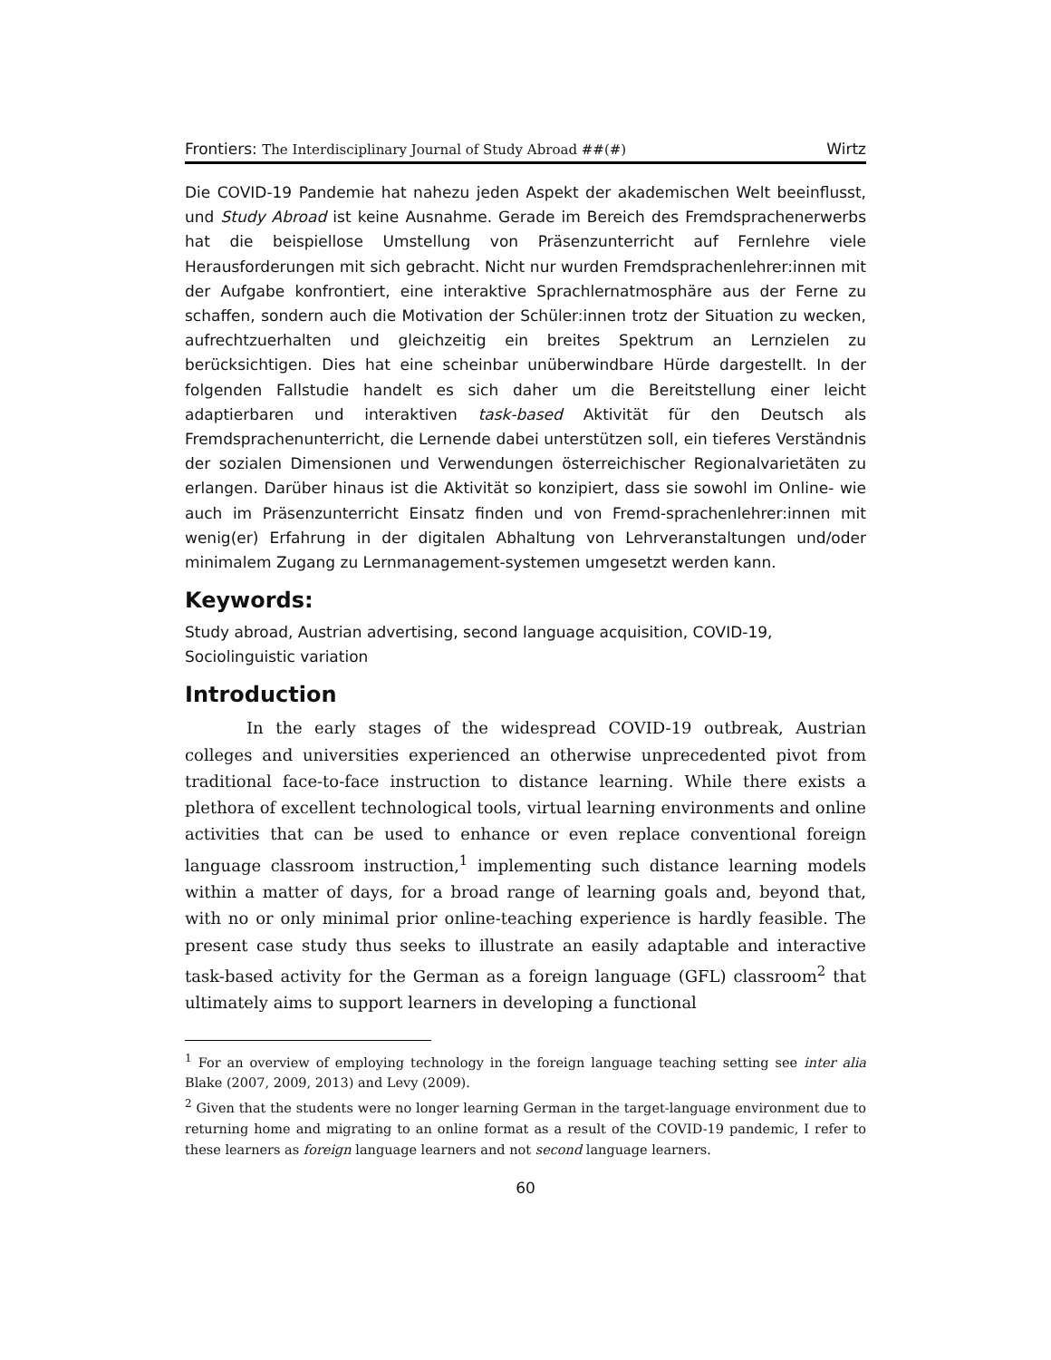Frontiers: The Interdisciplinary Journal of Study Abroad ##(#) Wirtz
Die COVID-19 Pandemie hat nahezu jeden Aspekt der akademischen Welt beeinflusst, und Study Abroad ist keine Ausnahme. Gerade im Bereich des Fremdsprachenerwerbs hat die beispiellose Umstellung von Präsenzunterricht auf Fernlehre viele Herausforderungen mit sich gebracht. Nicht nur wurden Fremdsprachenlehrer:innen mit der Aufgabe konfrontiert, eine interaktive Sprachlernatmosphäre aus der Ferne zu schaffen, sondern auch die Motivation der Schüler:innen trotz der Situation zu wecken, aufrechtzuerhalten und gleichzeitig ein breites Spektrum an Lernzielen zu berücksichtigen. Dies hat eine scheinbar unüberwindbare Hürde dargestellt. In der folgenden Fallstudie handelt es sich daher um die Bereitstellung einer leicht adaptierbaren und interaktiven task-based Aktivität für den Deutsch als Fremdsprachenunterricht, die Lernende dabei unterstützen soll, ein tieferes Verständnis der sozialen Dimensionen und Verwendungen österreichischer Regionalvarietäten zu erlangen. Darüber hinaus ist die Aktivität so konzipiert, dass sie sowohl im Online- wie auch im Präsenzunterricht Einsatz finden und von Fremd-sprachenlehrer:innen mit wenig(er) Erfahrung in der digitalen Abhaltung von Lehrveranstaltungen und/oder minimalem Zugang zu Lernmanagement-systemen umgesetzt werden kann.
Keywords:
Study abroad, Austrian advertising, second language acquisition, COVID-19,
Sociolinguistic variation
Introduction
In the early stages of the widespread COVID-19 outbreak, Austrian colleges and universities experienced an otherwise unprecedented pivot from traditional face-to-face instruction to distance learning. While there exists a plethora of excellent technological tools, virtual learning environments and online activities that can be used to enhance or even replace conventional foreign language classroom instruction,<sup>1</sup> implementing such distance learning models within a matter of days, for a broad range of learning goals and, beyond that, with no or only minimal prior online-teaching experience is hardly feasible. The present case study thus seeks to illustrate an easily adaptable and interactive task-based activity for the German as a foreign language (GFL) classroom<sup>2</sup> that ultimately aims to support learners in developing a functional
<sup>1</sup> For an overview of employing technology in the foreign language teaching setting see inter alia Blake (2007, 2009, 2013) and Levy (2009).
<sup>2</sup> Given that the students were no longer learning German in the target-language environment due to returning home and migrating to an online format as a result of the COVID-19 pandemic, I refer to these learners as foreign language learners and not second language learners.
60